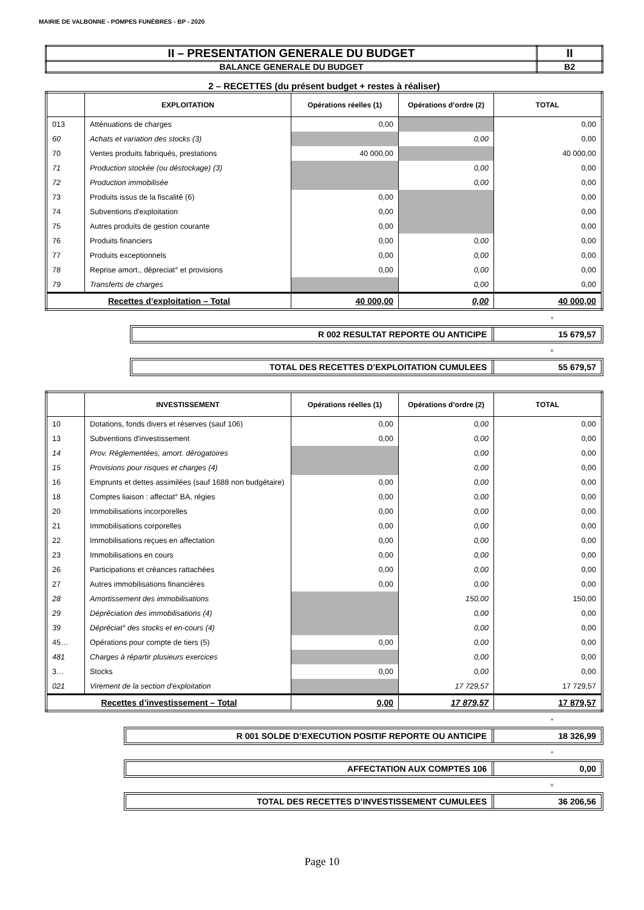MAIRIE DE VALBONNE - POMPES FUNÈBRES - BP - 2020
| II – PRESENTATION GENERALE DU BUDGET | II |
| BALANCE GENERALE DU BUDGET | B2 |
2 – RECETTES (du présent budget + restes à réaliser)
| | EXPLOITATION | Opérations réelles (1) | Opérations d’ordre (2) | TOTAL |
| --- | --- | --- | --- | --- |
| 013 | Atténuations de charges | 0,00 | | 0,00 |
| 60 | Achats et variation des stocks (3) | | 0,00 | 0,00 |
| 70 | Ventes produits fabriqués, prestations | 40 000,00 | | 40 000,00 |
| 71 | Production stockée (ou déstockage) (3) | | 0,00 | 0,00 |
| 72 | Production immobilisée | | 0,00 | 0,00 |
| 73 | Produits issus de la fiscalité (6) | 0,00 | | 0,00 |
| 74 | Subventions d'exploitation | 0,00 | | 0,00 |
| 75 | Autres produits de gestion courante | 0,00 | | 0,00 |
| 76 | Produits financiers | 0,00 | 0,00 | 0,00 |
| 77 | Produits exceptionnels | 0,00 | 0,00 | 0,00 |
| 78 | Reprise amort., dépreciat° et provisions | 0,00 | 0,00 | 0,00 |
| 79 | Transferts de charges | | 0,00 | 0,00 |
| Recettes d’exploitation – Total | | 40 000,00 | 0,00 | 40 000,00 |
+
R 002 RESULTAT REPORTE OU ANTICIPE
15 679,57
=
TOTAL DES RECETTES D’EXPLOITATION CUMULEES
55 679,57
| | INVESTISSEMENT | Opérations réelles (1) | Opérations d’ordre (2) | TOTAL |
| --- | --- | --- | --- | --- |
| 10 | Dotations, fonds divers et réserves (sauf 106) | 0,00 | 0,00 | 0,00 |
| 13 | Subventions d'investissement | 0,00 | 0,00 | 0,00 |
| 14 | Prov. Réglementées, amort. dérogatoires | | 0,00 | 0,00 |
| 15 | Provisions pour risques et charges (4) | | 0,00 | 0,00 |
| 16 | Emprunts et dettes assimilées (sauf 1688 non budgétaire) | 0,00 | 0,00 | 0,00 |
| 18 | Comptes liaison : affectat° BA, régies | 0,00 | 0,00 | 0,00 |
| 20 | Immobilisations incorporelles | 0,00 | 0,00 | 0,00 |
| 21 | Immobilisations corporelles | 0,00 | 0,00 | 0,00 |
| 22 | Immobilisations reçues en affectation | 0,00 | 0,00 | 0,00 |
| 23 | Immobilisations en cours | 0,00 | 0,00 | 0,00 |
| 26 | Participations et créances rattachées | 0,00 | 0,00 | 0,00 |
| 27 | Autres immobilisations financières | 0,00 | 0,00 | 0,00 |
| 28 | Amortissement des immobilisations | | 150,00 | 150,00 |
| 29 | Dépréciation des immobilisations (4) | | 0,00 | 0,00 |
| 39 | Dépréciat° des stocks et en-cours (4) | | 0,00 | 0,00 |
| 45… | Opérations pour compte de tiers (5) | 0,00 | 0,00 | 0,00 |
| 481 | Charges à répartir plusieurs exercices | | 0,00 | 0,00 |
| 3… | Stocks | 0,00 | 0,00 | 0,00 |
| 021 | Virement de la section d'exploitation | | 17 729,57 | 17 729,57 |
| Recettes d’investissement – Total | | 0,00 | 17 879,57 | 17 879,57 |
+
R 001 SOLDE D’EXECUTION POSITIF REPORTE OU ANTICIPE
18 326,99
+
AFFECTATION AUX COMPTES 106 0,00
=
TOTAL DES RECETTES D’INVESTISSEMENT CUMULEES
36 206,56
Page 10